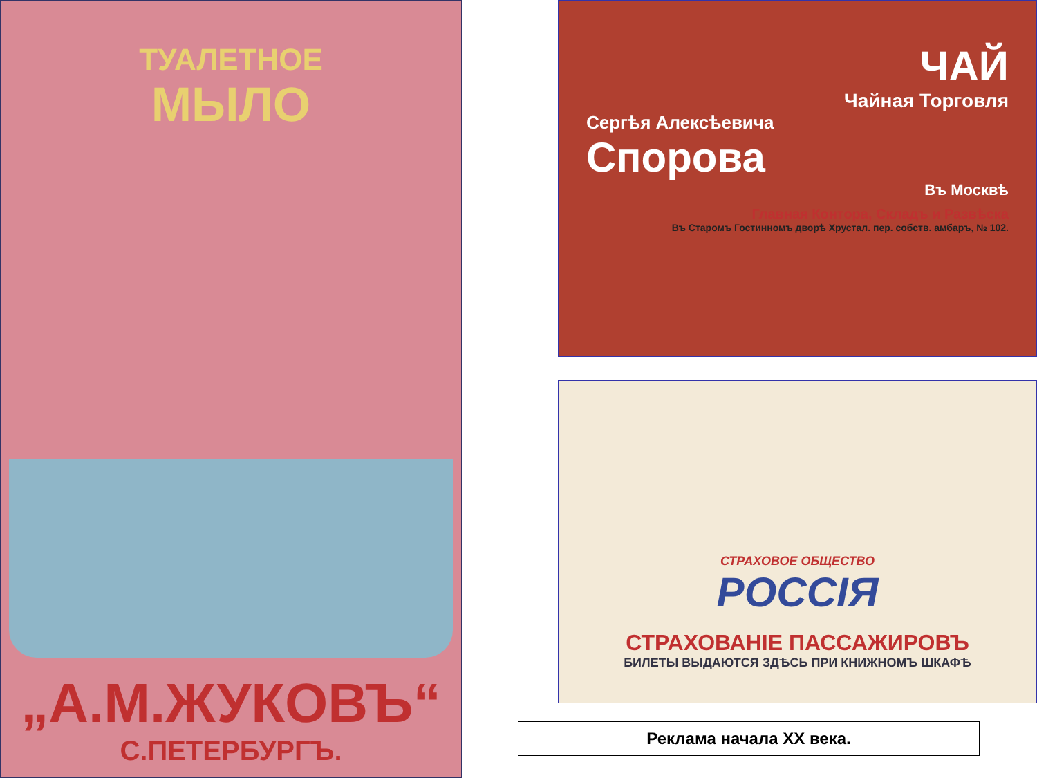ТУАЛЕТНОЕ
МЫЛО
„А.М.ЖУКОВЪ“
С.ПЕТЕРБУРГЪ.
ЧАЙ
Чайная Торговля
Сергѣя Алексѣевича
Спорова
Въ Москвѣ
Главная Контора, Складъ и Развѣска
Въ Старомъ Гостинномъ дворѣ Хрустал. пер. собств. амбаръ, № 102.
СТРАХОВОЕ ОБЩЕСТВО
РОССІЯ
СТРАХОВАНІЕ ПАССАЖИРОВЪ
БИЛЕТЫ ВЫДАЮТСЯ ЗДѢСЬ ПРИ КНИЖНОМЪ ШКАФѢ
Реклама начала XX века.